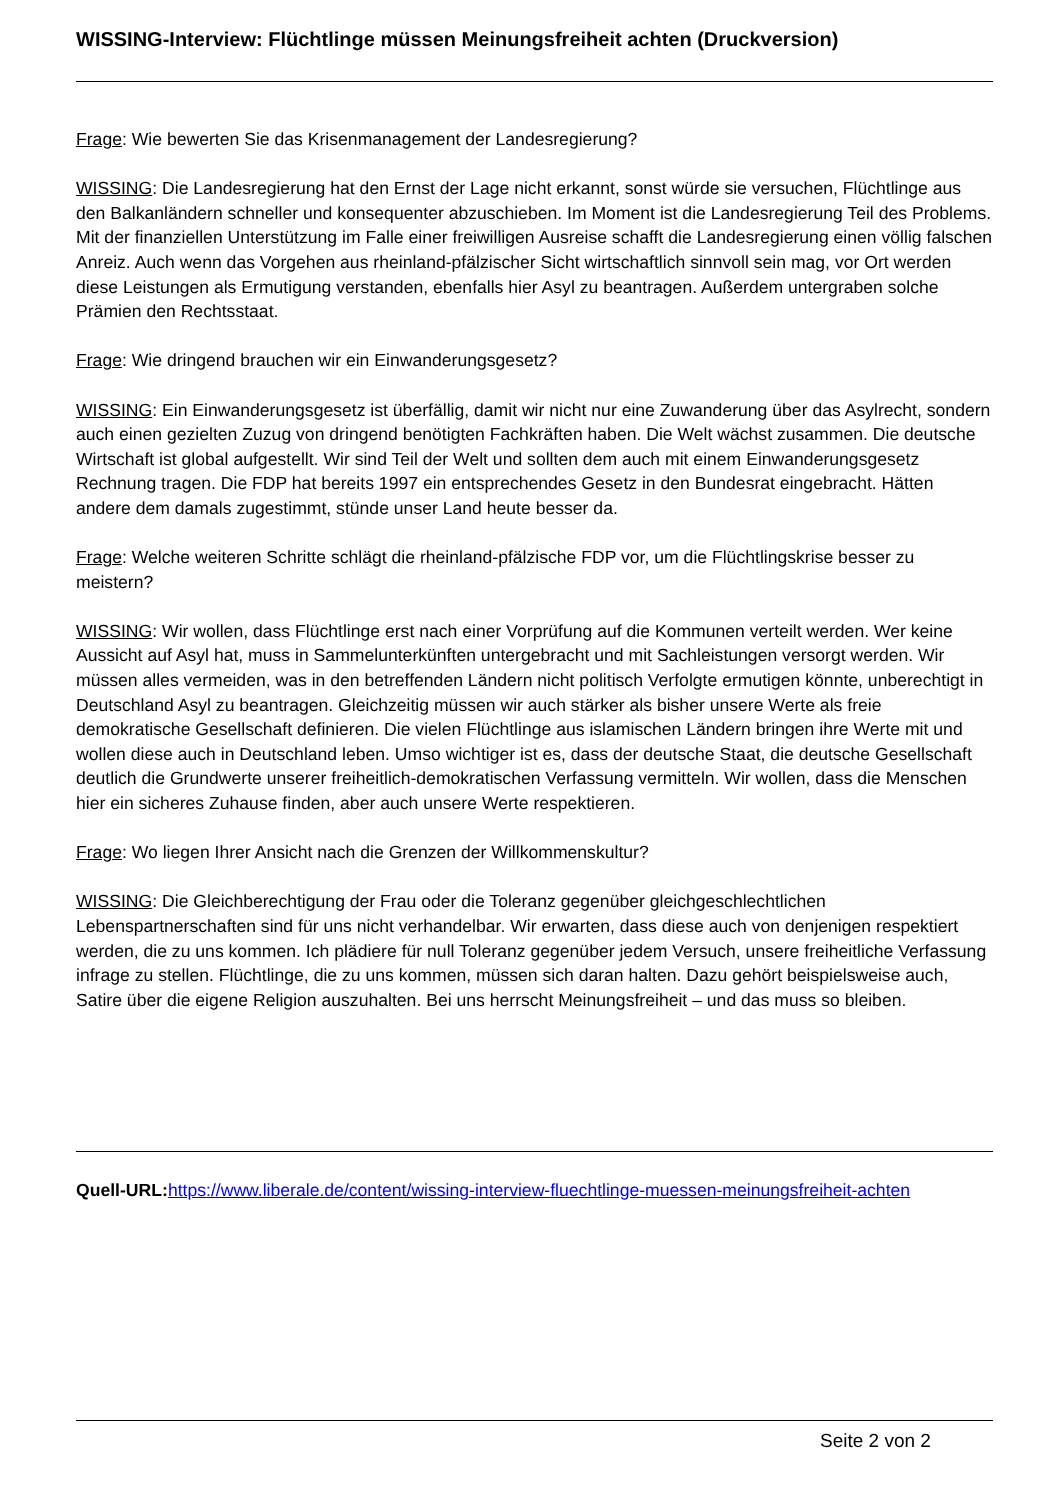WISSING-Interview: Flüchtlinge müssen Meinungsfreiheit achten (Druckversion)
Frage: Wie bewerten Sie das Krisenmanagement der Landesregierung?
WISSING: Die Landesregierung hat den Ernst der Lage nicht erkannt, sonst würde sie versuchen, Flüchtlinge aus den Balkanländern schneller und konsequenter abzuschieben. Im Moment ist die Landesregierung Teil des Problems. Mit der finanziellen Unterstützung im Falle einer freiwilligen Ausreise schafft die Landesregierung einen völlig falschen Anreiz. Auch wenn das Vorgehen aus rheinland-pfälzischer Sicht wirtschaftlich sinnvoll sein mag, vor Ort werden diese Leistungen als Ermutigung verstanden, ebenfalls hier Asyl zu beantragen. Außerdem untergraben solche Prämien den Rechtsstaat.
Frage: Wie dringend brauchen wir ein Einwanderungsgesetz?
WISSING: Ein Einwanderungsgesetz ist überfällig, damit wir nicht nur eine Zuwanderung über das Asylrecht, sondern auch einen gezielten Zuzug von dringend benötigten Fachkräften haben. Die Welt wächst zusammen. Die deutsche Wirtschaft ist global aufgestellt. Wir sind Teil der Welt und sollten dem auch mit einem Einwanderungsgesetz Rechnung tragen. Die FDP hat bereits 1997 ein entsprechendes Gesetz in den Bundesrat eingebracht. Hätten andere dem damals zugestimmt, stünde unser Land heute besser da.
Frage: Welche weiteren Schritte schlägt die rheinland-pfälzische FDP vor, um die Flüchtlingskrise besser zu meistern?
WISSING: Wir wollen, dass Flüchtlinge erst nach einer Vorprüfung auf die Kommunen verteilt werden. Wer keine Aussicht auf Asyl hat, muss in Sammelunterkünften untergebracht und mit Sachleistungen versorgt werden. Wir müssen alles vermeiden, was in den betreffenden Ländern nicht politisch Verfolgte ermutigen könnte, unberechtigt in Deutschland Asyl zu beantragen. Gleichzeitig müssen wir auch stärker als bisher unsere Werte als freie demokratische Gesellschaft definieren. Die vielen Flüchtlinge aus islamischen Ländern bringen ihre Werte mit und wollen diese auch in Deutschland leben. Umso wichtiger ist es, dass der deutsche Staat, die deutsche Gesellschaft deutlich die Grundwerte unserer freiheitlich-demokratischen Verfassung vermitteln. Wir wollen, dass die Menschen hier ein sicheres Zuhause finden, aber auch unsere Werte respektieren.
Frage: Wo liegen Ihrer Ansicht nach die Grenzen der Willkommenskultur?
WISSING: Die Gleichberechtigung der Frau oder die Toleranz gegenüber gleichgeschlechtlichen Lebenspartnerschaften sind für uns nicht verhandelbar. Wir erwarten, dass diese auch von denjenigen respektiert werden, die zu uns kommen. Ich plädiere für null Toleranz gegenüber jedem Versuch, unsere freiheitliche Verfassung infrage zu stellen. Flüchtlinge, die zu uns kommen, müssen sich daran halten. Dazu gehört beispielsweise auch, Satire über die eigene Religion auszuhalten. Bei uns herrscht Meinungsfreiheit – und das muss so bleiben.
Quell-URL: https://www.liberale.de/content/wissing-interview-fluechtlinge-muessen-meinungsfreiheit-achten
Seite 2 von 2